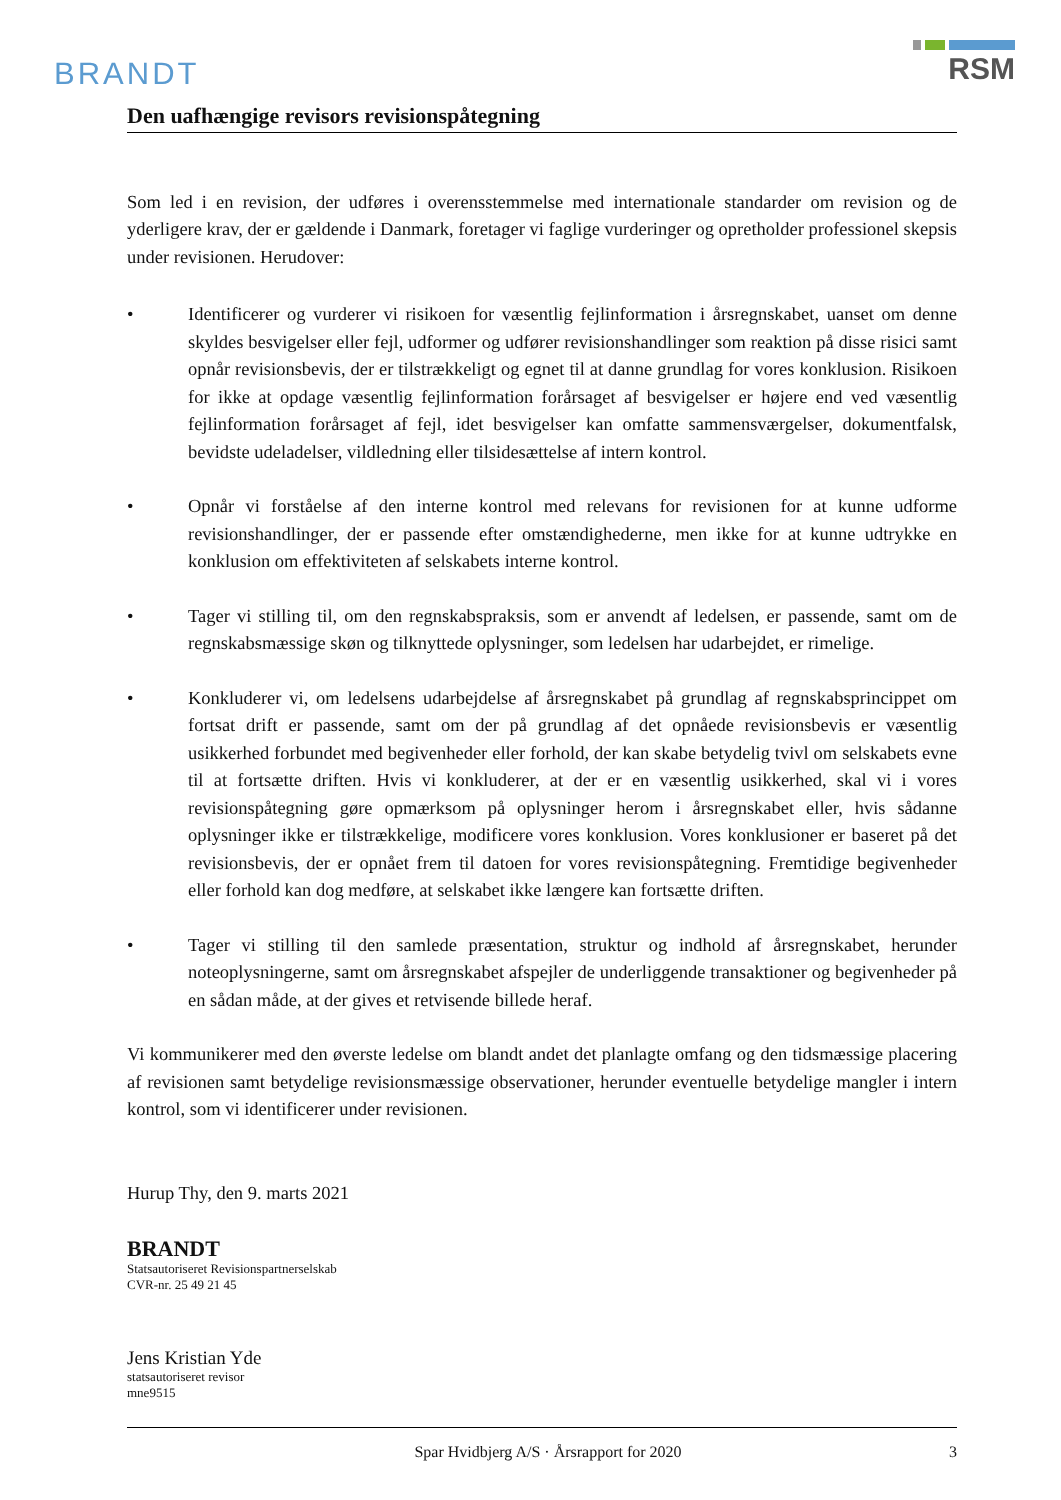BRANDT
RSM
Den uafhængige revisors revisionspåtegning
Som led i en revision, der udføres i overensstemmelse med internationale standarder om revision og de yderligere krav, der er gældende i Danmark, foretager vi faglige vurderinger og opretholder professionel skepsis under revisionen. Herudover:
• Identificerer og vurderer vi risikoen for væsentlig fejlinformation i årsregnskabet, uanset om denne skyldes besvigelser eller fejl, udformer og udfører revisionshandlinger som reaktion på disse risici samt opnår revisionsbevis, der er tilstrækkeligt og egnet til at danne grundlag for vores konklusion. Risikoen for ikke at opdage væsentlig fejlinformation forårsaget af besvigelser er højere end ved væsentlig fejlinformation forårsaget af fejl, idet besvigelser kan omfatte sammensværgelser, dokumentfalsk, bevidste udeladelser, vildledning eller tilsidesættelse af intern kontrol.
• Opnår vi forståelse af den interne kontrol med relevans for revisionen for at kunne udforme revisionshandlinger, der er passende efter omstændighederne, men ikke for at kunne udtrykke en konklusion om effektiviteten af selskabets interne kontrol.
• Tager vi stilling til, om den regnskabspraksis, som er anvendt af ledelsen, er passende, samt om de regnskabsmæssige skøn og tilknyttede oplysninger, som ledelsen har udarbejdet, er rimelige.
• Konkluderer vi, om ledelsens udarbejdelse af årsregnskabet på grundlag af regnskabsprincippet om fortsat drift er passende, samt om der på grundlag af det opnåede revisionsbevis er væsentlig usikkerhed forbundet med begivenheder eller forhold, der kan skabe betydelig tvivl om selskabets evne til at fortsætte driften. Hvis vi konkluderer, at der er en væsentlig usikkerhed, skal vi i vores revisionspåtegning gøre opmærksom på oplysninger herom i årsregnskabet eller, hvis sådanne oplysninger ikke er tilstrækkelige, modificere vores konklusion. Vores konklusioner er baseret på det revisionsbevis, der er opnået frem til datoen for vores revisionspåtegning. Fremtidige begivenheder eller forhold kan dog medføre, at selskabet ikke længere kan fortsætte driften.
• Tager vi stilling til den samlede præsentation, struktur og indhold af årsregnskabet, herunder noteoplysningerne, samt om årsregnskabet afspejler de underliggende transaktioner og begivenheder på en sådan måde, at der gives et retvisende billede heraf.
Vi kommunikerer med den øverste ledelse om blandt andet det planlagte omfang og den tidsmæssige placering af revisionen samt betydelige revisionsmæssige observationer, herunder eventuelle betydelige mangler i intern kontrol, som vi identificerer under revisionen.
Hurup Thy, den 9. marts 2021
BRANDT
Statsautoriseret Revisionspartnerselskab
CVR-nr. 25 49 21 45
Jens Kristian Yde
statsautoriseret revisor
mne9515
Spar Hvidbjerg A/S · Årsrapport for 2020 3